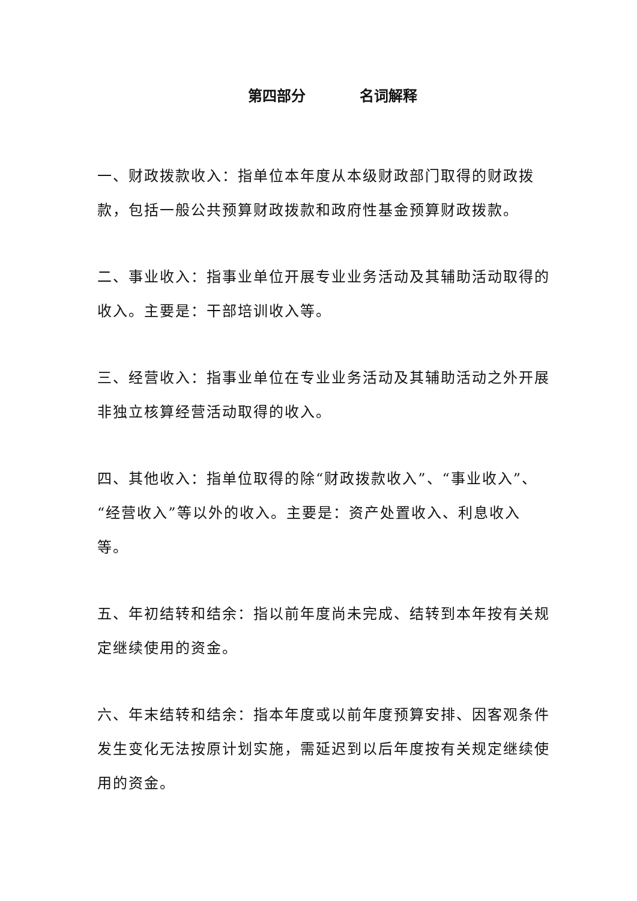第四部分 名词解释
一、财政拨款收入：指单位本年度从本级财政部门取得的财政拨款，包括一般公共预算财政拨款和政府性基金预算财政拨款。
二、事业收入：指事业单位开展专业业务活动及其辅助活动取得的收入。主要是：干部培训收入等。
三、经营收入：指事业单位在专业业务活动及其辅助活动之外开展非独立核算经营活动取得的收入。
四、其他收入：指单位取得的除“财政拨款收入”、“事业收入”、“经营收入”等以外的收入。主要是：资产处置收入、利息收入等。
五、年初结转和结余：指以前年度尚未完成、结转到本年按有关规定继续使用的资金。
六、年末结转和结余：指本年度或以前年度预算安排、因客观条件发生变化无法按原计划实施，需延迟到以后年度按有关规定继续使用的资金。